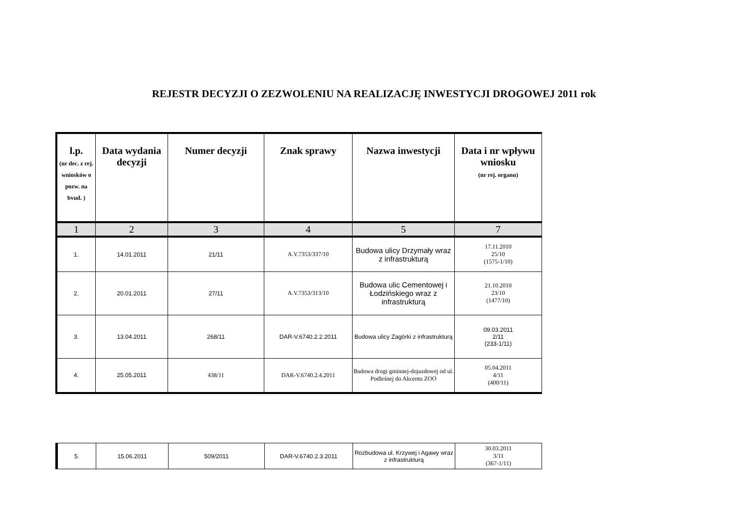REJESTR DECYZJI O ZEZWOLENIU NA REALIZACJĘ INWESTYCJI DROGOWEJ 2011 rok
| l.p. (nr dec. z rej. wniosków o pozw. na bvud. ) | Data wydania decyzji | Numer decyzji | Znak sprawy | Nazwa inwestycji | Data i nr wpływu wniosku (nr rej. organu) |
| --- | --- | --- | --- | --- | --- |
| 1 | 2 | 3 | 4 | 5 | 7 |
| 1. | 14.01.2011 | 21/11 | A.V.7353/337/10 | Budowa ulicy Drzymały wraz z infrastrukturą | 17.11.2010 25/10 (1575-1/10) |
| 2. | 20.01.2011 | 27/11 | A.V.7353/313/10 | Budowa ulic Cementowej i Łodzińskiego wraz z infrastrukturą | 21.10.2010 23/10 (1477/10) |
| 3. | 13.04.2011 | 268/11 | DAR-V.6740.2.2.2011 | Budowa ulicy Zagórki z infrastrukturą | 09.03.2011 2/11 (233-1/11) |
| 4. | 25.05.2011 | 438/11 | DAR-V.6740.2.4.2011 | Budowa drogi gminnej-dojazdowej od ul. Podleśnej do Akcentu ZOO | 05.04.2011 4/11 (400/11) |
| 5. | 15.06.2011 | 509/2011 | DAR-V.6740.2.3.2011 | Rozbudowa ul. Krzywej i Agawy wraz z infrastrukturą | 30.03.2011 3/11 (367-1/11) |